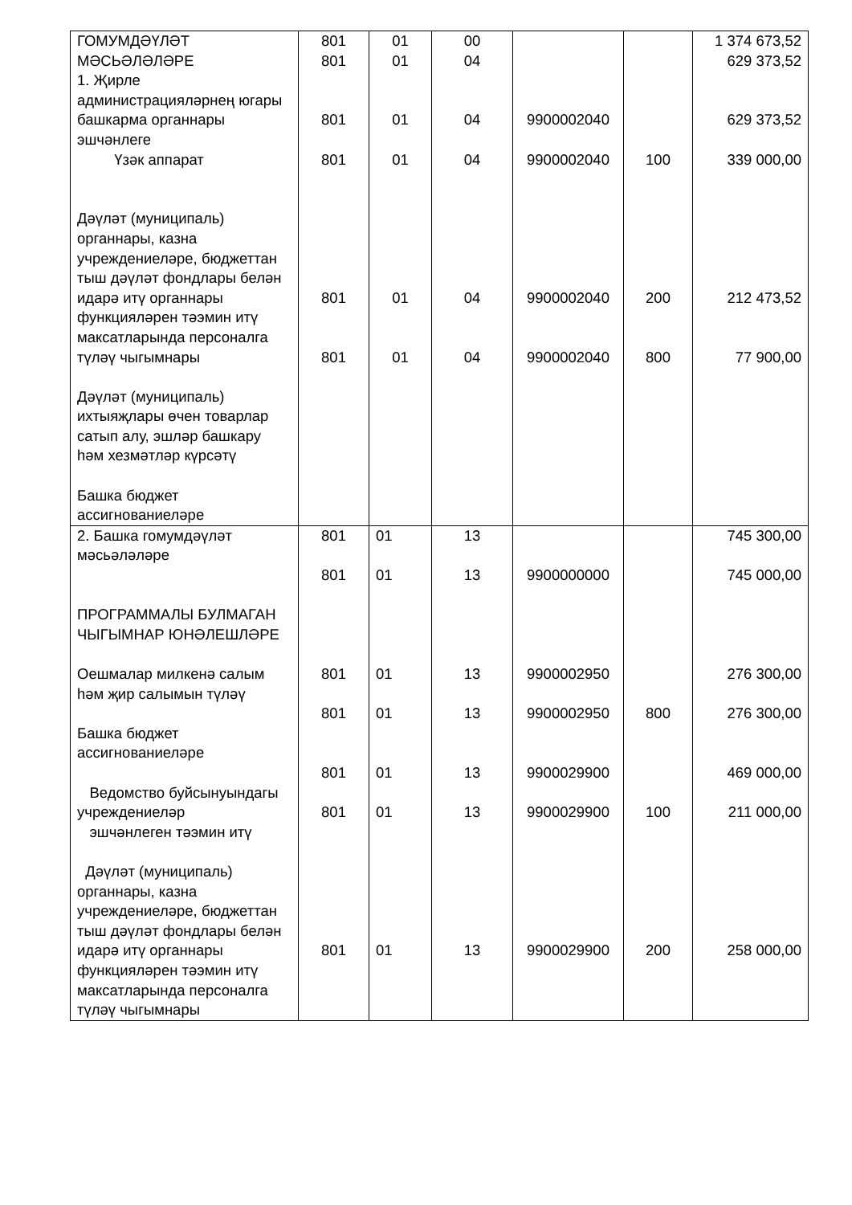| ГОМУМДӘҮЛӘТ МӘСЬӘЛӘЛӘРЕ 1. Җирле администрацияләрнең югары башкарма органнары эшчәнлеге Үзәк аппарат Дәүләт (муниципаль) органнары, казна учреждениеләре, бюджеттан тыш дәүләт фондлары белән идарә итү органнары функцияләрен тәэмин итү максатларында персоналга түләү чыгымнары Дәүләт (муниципаль) ихтыяҗлары өчен товарлар сатып алу, эшләр башкару һәм хезмәтләр күрсәтү Башка бюджет ассигнованиеләре | 801 801 801 801 801 801 | 01 01 01 01 01 01 | 00 04 04 04 04 04 | 9900002040 9900002040 9900002040 9900002040 | 100 200 800 | 1 374 673,52 629 373,52 629 373,52 339 000,00 212 473,52 77 900,00 |
| 2. Башка гомумдәүләт мәсьәләләре ПРОГРАММАЛЫ БУЛМАГАН ЧЫГЫМНАР ЮНӘЛЕШЛӘРЕ Оешмалар милкенә салым һәм җир салымын түләү Башка бюджет ассигнованиеләре Ведомство буйсынуындагы учреждениеләр эшчәнлеген тәэмин итү Дәүләт (муниципаль) органнары, казна учреждениеләре, бюджеттан тыш дәүләт фондлары белән идарә итү органнары функцияләрен тәэмин итү максатларында персоналга түләү чыгымнары | 801 801 801 801 801 801 801 | 01 01 01 01 01 01 01 | 13 13 13 13 13 13 13 | 9900000000 9900002950 9900002950 9900029900 9900029900 9900029900 | 800 100 200 | 745 300,00 745 000,00 276 300,00 276 300,00 469 000,00 211 000,00 258 000,00 |